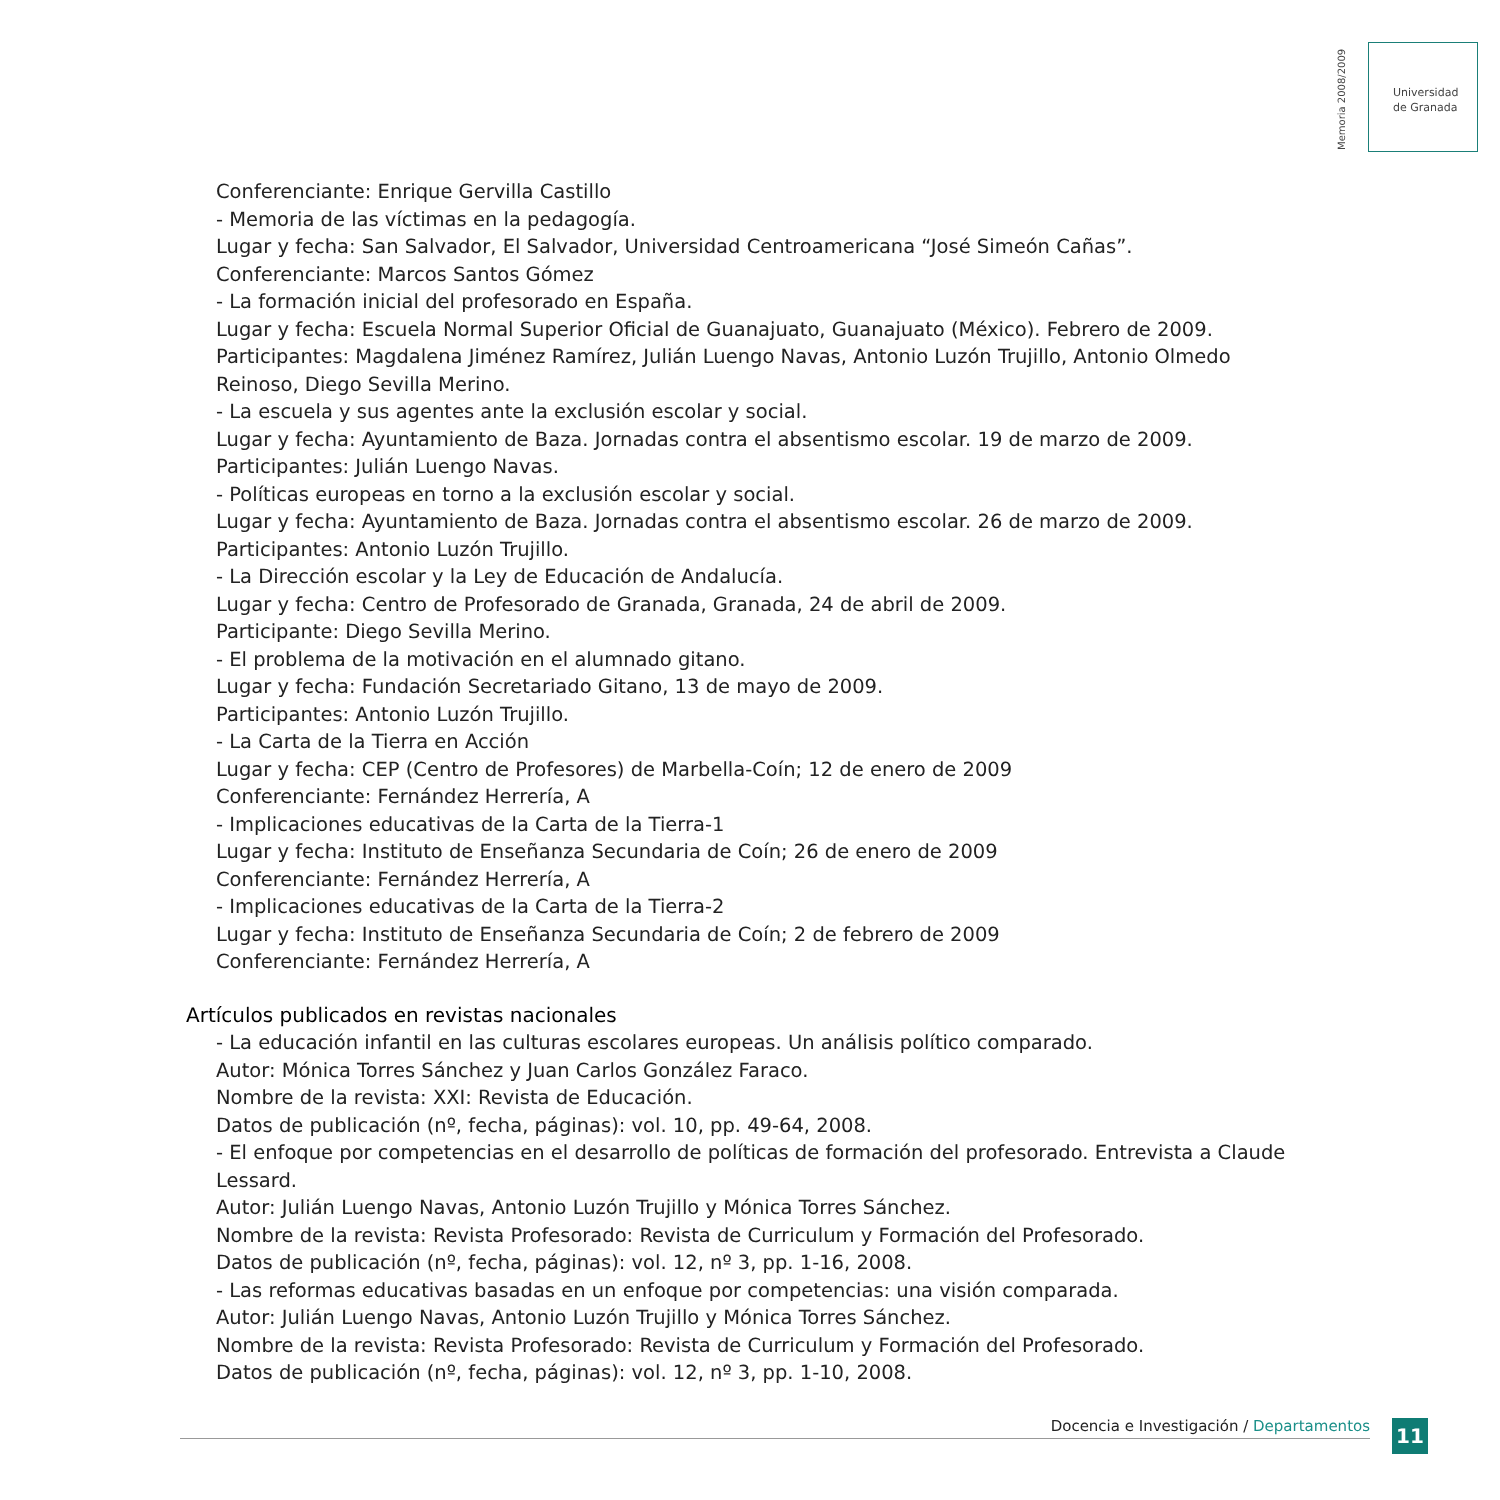Memoria 2008/2009
Universidad
de Granada
Conferenciante: Enrique Gervilla Castillo
- Memoria de las víctimas en la pedagogía.
Lugar y fecha: San Salvador, El Salvador, Universidad Centroamericana “José Simeón Cañas”.
Conferenciante: Marcos Santos Gómez
- La formación inicial del profesorado en España.
Lugar y fecha: Escuela Normal Superior Oficial de Guanajuato, Guanajuato (México). Febrero de 2009.
Participantes: Magdalena Jiménez Ramírez, Julián Luengo Navas, Antonio Luzón Trujillo, Antonio Olmedo Reinoso, Diego Sevilla Merino.
- La escuela y sus agentes ante la exclusión escolar y social.
Lugar y fecha: Ayuntamiento de Baza. Jornadas contra el absentismo escolar. 19 de marzo de 2009.
Participantes: Julián Luengo Navas.
- Políticas europeas en torno a la exclusión escolar y social.
Lugar y fecha: Ayuntamiento de Baza. Jornadas contra el absentismo escolar. 26 de marzo de 2009.
Participantes: Antonio Luzón Trujillo.
- La Dirección escolar y la Ley de Educación de Andalucía.
Lugar y fecha: Centro de Profesorado de Granada, Granada, 24 de abril de 2009.
Participante: Diego Sevilla Merino.
- El problema de la motivación en el alumnado gitano.
Lugar y fecha: Fundación Secretariado Gitano, 13 de mayo de 2009.
Participantes: Antonio Luzón Trujillo.
- La Carta de la Tierra en Acción
Lugar y fecha: CEP (Centro de Profesores) de Marbella-Coín; 12 de enero de 2009
Conferenciante: Fernández Herrería, A
- Implicaciones educativas de la Carta de la Tierra-1
Lugar y fecha: Instituto de Enseñanza Secundaria de Coín; 26 de enero de 2009
Conferenciante: Fernández Herrería, A
- Implicaciones educativas de la Carta de la Tierra-2
Lugar y fecha: Instituto de Enseñanza Secundaria de Coín; 2 de febrero de 2009
Conferenciante: Fernández Herrería, A
Artículos publicados en revistas nacionales
- La educación infantil en las culturas escolares europeas. Un análisis político comparado.
Autor: Mónica Torres Sánchez y Juan Carlos González Faraco.
Nombre de la revista: XXI: Revista de Educación.
Datos de publicación (nº, fecha, páginas): vol. 10, pp. 49-64, 2008.
- El enfoque por competencias en el desarrollo de políticas de formación del profesorado. Entrevista a Claude Lessard.
Autor: Julián Luengo Navas, Antonio Luzón Trujillo y Mónica Torres Sánchez.
Nombre de la revista: Revista Profesorado: Revista de Curriculum y Formación del Profesorado.
Datos de publicación (nº, fecha, páginas): vol. 12, nº 3, pp. 1-16, 2008.
- Las reformas educativas basadas en un enfoque por competencias: una visión comparada.
Autor: Julián Luengo Navas, Antonio Luzón Trujillo y Mónica Torres Sánchez.
Nombre de la revista: Revista Profesorado: Revista de Curriculum y Formación del Profesorado.
Datos de publicación (nº, fecha, páginas): vol. 12, nº 3, pp. 1-10, 2008.
Docencia e Investigación / Departamentos 11